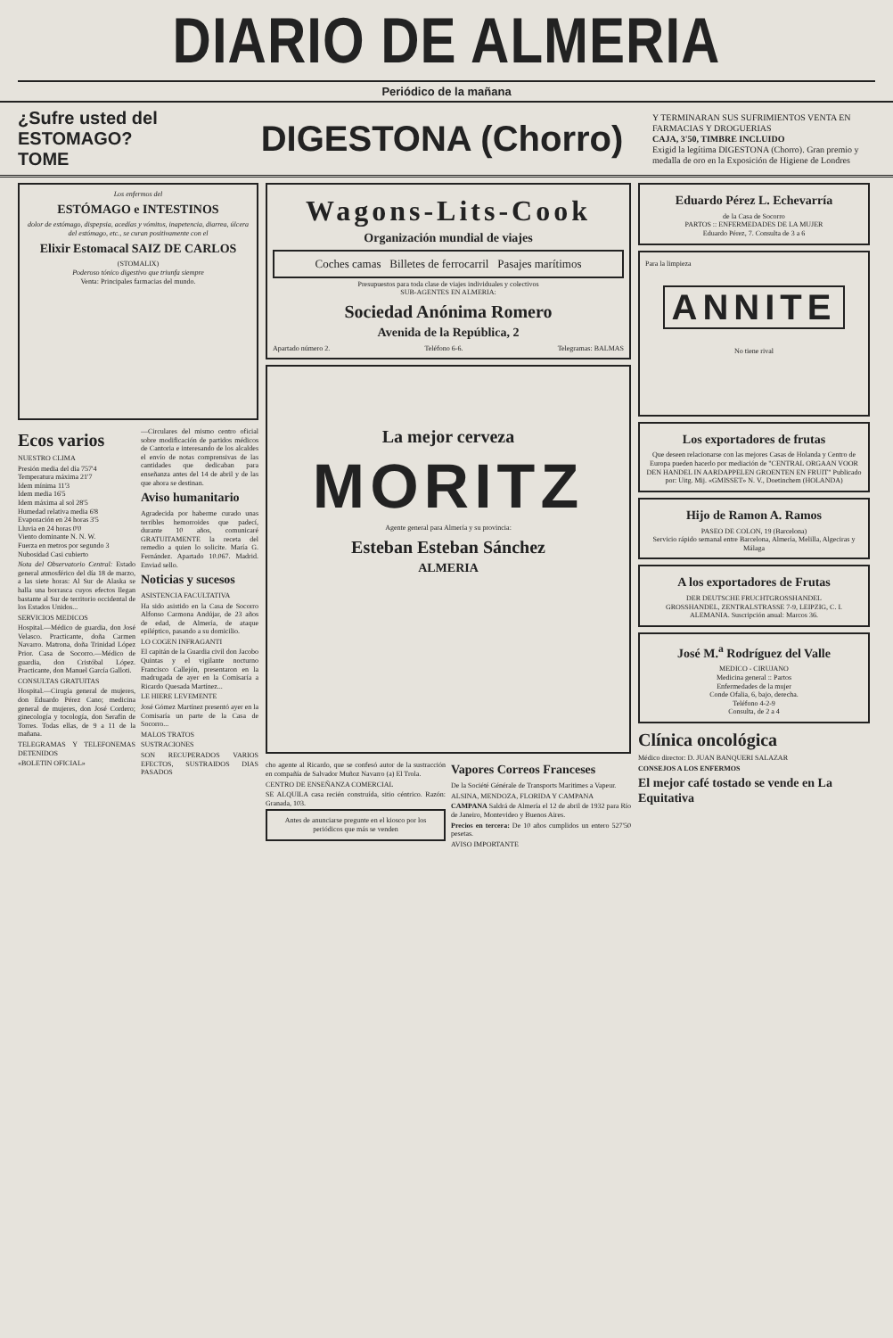DIARIO DE ALMERIA
Periódico de la mañana
¿Sufre usted del ESTOMAGO?
TOME
DIGESTONA (Chorro)
Y TERMINARAN SUS SUFRIMIENTOS VENTA EN FARMACIAS Y DROGUERIAS
CAJA, 3'50, TIMBRE INCLUIDO
Exigid la legítima DIGESTONA (Chorro). Gran premio y medalla de oro en la Exposición de Higiene de Londres
Los enfermos del
ESTÓMAGO e INTESTINOS
dolor de estómago, dispepsia, acedías y vómitos, inapetencia, diarrea, úlcera del estómago, etc., se curan positivamente con el
Elixir Estomacal SAIZ DE CARLOS
(STOMALIX)
Poderoso tónico digestivo que triunfa siempre
Venta: Principales farmacias del mundo.
Ecos varios
NUESTRO CLIMA
Presión media del día 757'4
Temperatura máxima 21'7
Idem mínima 11'3
Idem media 16'5
Idem máxima al sol 28'5
Humedad relativa media 6'8
Evaporación en 24 horas 3'5
Lluvia en 24 horas 0'0
Viento dominante N. N. W.
Fuerza en metros por segundo 3
Nubosidad Casi cubierto
Nota del Observatorio Central: Estado general atmosférico del día 18 de marzo, a las siete horas: Al Sur de Alaska se halla una borrasca cuyos efectos llegan bastante al Sur de territorio occidental de los Estados Unidos...
SERVICIOS MEDICOS
Hospital.—Médico de guardia, don José Velasco. Practicante, doña Carmen Navarro. Matrona, doña Trinidad López Prior. Casa de Socorro.—Médico de guardia, don Cristóbal López. Practicante, don Manuel García Galloti.
CONSULTAS GRATUITAS
Hospital.—Cirugía general de mujeres, don Eduardo Pérez Cano; medicina general de mujeres, don José Cordero; ginecología y tocología, don Serafín de Torres. Todas ellas, de 9 a 11 de la mañana.
TELEGRAMAS Y TELEFONEMAS DETENIDOS
«BOLETIN OFICIAL»
—Circulares del mismo centro oficial sobre modificación de partidos médicos de Cantoria e interesando de los alcaldes el envío de notas comprensivas de las cantidades que dedicaban para enseñanza antes del 14 de abril y de las que ahora se destinan.
Aviso humanitario
Agradecida por haberme curado unas terribles hemorroides que padecí, durante 10 años, comunicaré GRATUITAMENTE la receta del remedio a quien lo solicite. María G. Fernández. Apartado 10.067. Madrid. Enviad sello.
Noticias y sucesos
ASISTENCIA FACULTATIVA
Ha sido asistido en la Casa de Socorro Alfonso Carmona Andújar, de 23 años de edad, de Almería, de ataque epiléptico, pasando a su domicilio.
LO COGEN INFRAGANTI
El capitán de la Guardia civil don Jacobo Quintas y el vigilante nocturno Francisco Callejón, presentaron en la madrugada de ayer en la Comisaría a Ricardo Quesada Martínez...
LE HIERE LEVEMENTE
José Gómez Martínez presentó ayer en la Comisaría un parte de la Casa de Socorro...
MALOS TRATOS
SUSTRACIONES
SON RECUPERADOS VARIOS EFECTOS, SUSTRAIDOS DIAS PASADOS
Wagons-Lits-Cook
Organización mundial de viajes
Coches camas Billetes de ferrocarril Pasajes marítimos
Presupuestos para toda clase de viajes individuales y colectivos
SUB-AGENTES EN ALMERIA:
Sociedad Anónima Romero
Avenida de la República, 2
Apartado número 2. Teléfono 6-6. Telegramas: BALMAS
La mejor cerveza
MORITZ
Agente general para Almería y su provincia:
Esteban Esteban Sánchez
ALMERIA
cho agente al Ricardo, que se confesó autor de la sustracción en compañía de Salvador Muñoz Navarro (a) El Trola.
CENTRO DE ENSEÑANZA COMERCIAL
SE ALQUILA casa recién construída, sitio céntrico. Razón: Granada, 103.
Antes de anunciarse pregunte en el kiosco por los periódicos que más se venden
Vapores Correos Franceses
De la Société Générale de Transports Maritimes a Vapeur.
ALSINA, MENDOZA, FLORIDA Y CAMPANA
CAMPANA Saldrá de Almería el 12 de abril de 1932 para Río de Janeiro, Montevideo y Buenos Aires.
Precios en tercera: De 10 años cumplidos un entero 527'50 pesetas.
AVISO IMPORTANTE
Eduardo Pérez L. Echevarría
de la Casa de Socorro
PARTOS :: ENFERMEDADES DE LA MUJER
Eduardo Pérez, 7. Consulta de 3 a 6
Para la limpieza
ANNITE
No tiene rival
Los exportadores de frutas
Que deseen relacionarse con las mejores Casas de Holanda y Centro de Europa pueden hacerlo por mediación de "CENTRAL ORGAAN VOOR DEN HANDEL IN AARDAPPELEN GROENTEN EN FRUIT" Publicado por: Uitg. Mij. «GMISSET» N. V., Doetinchem (HOLANDA)
Hijo de Ramon A. Ramos
PASEO DE COLON, 19 (Barcelona)
Servicio rápido semanal entre Barcelona, Almería, Melilla, Algeciras y Málaga
A los exportadores de Frutas
DER DEUTSCHE FRUCHTGROSSHANDEL
GROSSHANDEL, ZENTRALSTRASSE 7-9, LEIPZIG, C. I. ALEMANIA. Suscripción anual: Marcos 36.
José M.<sup>a</sup> Rodríguez del Valle
MEDICO - CIRUJANO
Medicina general :: Partos
Enfermedades de la mujer
Conde Ofalia, 6, bajo, derecha.
Teléfono 4-2-9
Consulta, de 2 a 4
Clínica oncológica
Médico director: D. JUAN BANQUERI SALAZAR
CONSEJOS A LOS ENFERMOS
El mejor café tostado se vende en La Equitativa